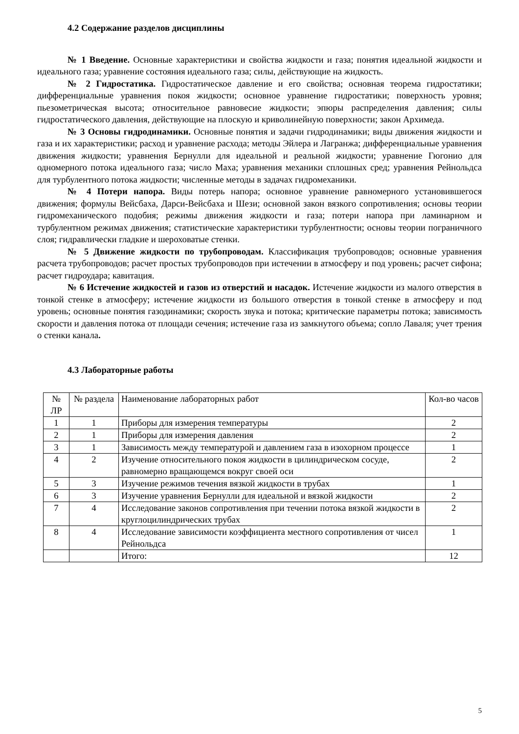4.2 Содержание разделов дисциплины
№ 1 Введение. Основные характеристики и свойства жидкости и газа; понятия идеальной жидкости и идеального газа; уравнение состояния идеального газа; силы, действующие на жидкость.
№ 2 Гидростатика. Гидростатическое давление и его свойства; основная теорема гидростатики; дифференциальные уравнения покоя жидкости; основное уравнение гидростатики; поверхность уровня; пьезометрическая высота; относительное равновесие жидкости; эпюры распределения давления; силы гидростатического давления, действующие на плоскую и криволинейную поверхности; закон Архимеда.
№ 3 Основы гидродинамики. Основные понятия и задачи гидродинамики; виды движения жидкости и газа и их характеристики; расход и уравнение расхода; методы Эйлера и Лагранжа; дифференциальные уравнения движения жидкости; уравнения Бернулли для идеальной и реальной жидкости; уравнение Гюгонио для одномерного потока идеального газа; число Маха; уравнения механики сплошных сред; уравнения Рейнольдса для турбулентного потока жидкости; численные методы в задачах гидромеханики.
№ 4 Потери напора. Виды потерь напора; основное уравнение равномерного установившегося движения; формулы Вейсбаха, Дарси-Вейсбаха и Шези; основной закон вязкого сопротивления; основы теории гидромеханического подобия; режимы движения жидкости и газа; потери напора при ламинарном и турбулентном режимах движения; статистические характеристики турбулентности; основы теории пограничного слоя; гидравлически гладкие и шероховатые стенки.
№ 5 Движение жидкости по трубопроводам. Классификация трубопроводов; основные уравнения расчета трубопроводов; расчет простых трубопроводов при истечении в атмосферу и под уровень; расчет сифона; расчет гидроудара; кавитация.
№ 6 Истечение жидкостей и газов из отверстий и насадок. Истечение жидкости из малого отверстия в тонкой стенке в атмосферу; истечение жидкости из большого отверстия в тонкой стенке в атмосферу и под уровень; основные понятия газодинамики; скорость звука и потока; критические параметры потока; зависимость скорости и давления потока от площади сечения; истечение газа из замкнутого объема; сопло Лаваля; учет трения о стенки канала.
4.3 Лабораторные работы
| № ЛР | № раздела | Наименование лабораторных работ | Кол-во часов |
| 1 | 1 | Приборы для измерения температуры | 2 |
| 2 | 1 | Приборы для измерения давления | 2 |
| 3 | 1 | Зависимость между температурой и давлением газа в изохорном процессе | 1 |
| 4 | 2 | Изучение относительного покоя жидкости в цилиндрическом сосуде, равномерно вращающемся вокруг своей оси | 2 |
| 5 | 3 | Изучение режимов течения вязкой жидкости в трубах | 1 |
| 6 | 3 | Изучение уравнения Бернулли для идеальной и вязкой жидкости | 2 |
| 7 | 4 | Исследование законов сопротивления при течении потока вязкой жидкости в круглоцилиндрических трубах | 2 |
| 8 | 4 | Исследование зависимости коэффициента местного сопротивления от чисел Рейнольдса | 1 |
| | | Итого: | 12 |
5